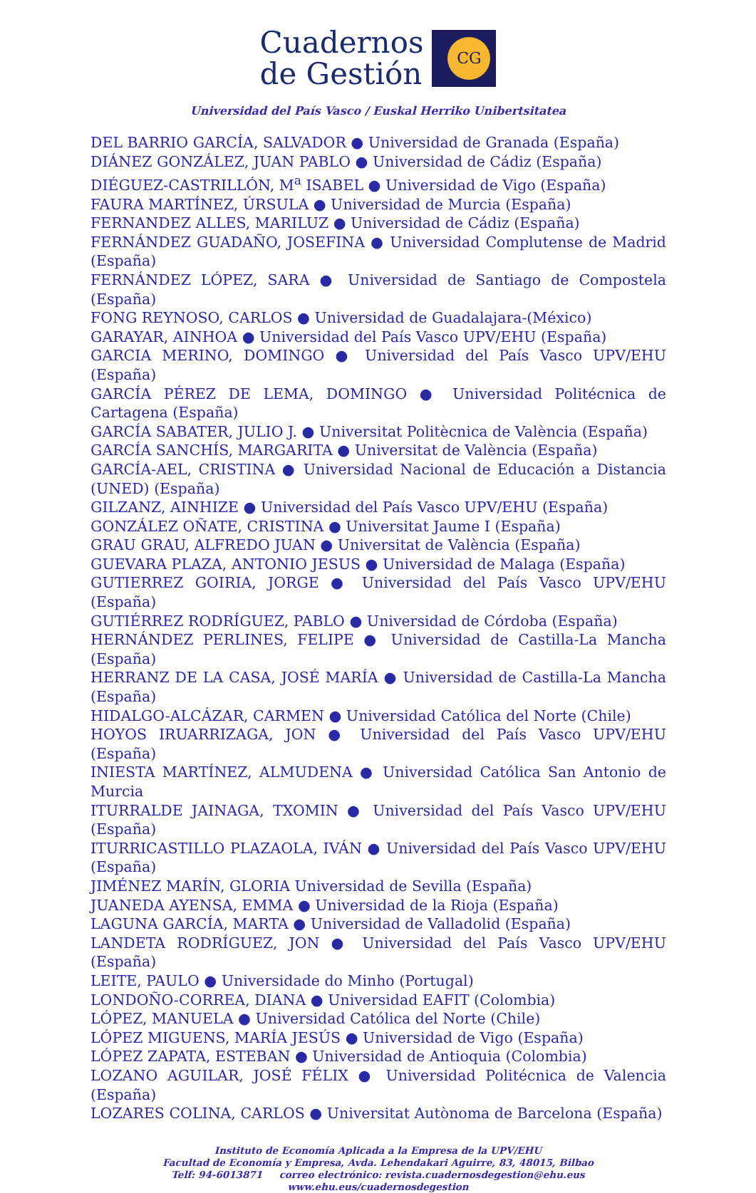Cuadernos
de Gestión
CG
Universidad del País Vasco / Euskal Herriko Unibertsitatea
DEL BARRIO GARCÍA, SALVADOR ● Universidad de Granada (España)
DIÁNEZ GONZÁLEZ, JUAN PABLO ● Universidad de Cádiz (España)
DIÉGUEZ-CASTRILLÓN, M<sup>a</sup> ISABEL ● Universidad de Vigo (España)
FAURA MARTÍNEZ, ÚRSULA ● Universidad de Murcia (España)
FERNANDEZ ALLES, MARILUZ ● Universidad de Cádiz (España)
FERNÁNDEZ GUADAÑO, JOSEFINA ● Universidad Complutense de Madrid (España)
FERNÁNDEZ LÓPEZ, SARA ● Universidad de Santiago de Compostela (España)
FONG REYNOSO, CARLOS ● Universidad de Guadalajara-(México)
GARAYAR, AINHOA ● Universidad del País Vasco UPV/EHU (España)
GARCIA MERINO, DOMINGO ● Universidad del País Vasco UPV/EHU (España)
GARCÍA PÉREZ DE LEMA, DOMINGO ● Universidad Politécnica de Cartagena (España)
GARCÍA SABATER, JULIO J. ● Universitat Politècnica de València (España)
GARCÍA SANCHÍS, MARGARITA ● Universitat de València (España)
GARCÍA-AEL, CRISTINA ● Universidad Nacional de Educación a Distancia (UNED) (España)
GILZANZ, AINHIZE ● Universidad del País Vasco UPV/EHU (España)
GONZÁLEZ OÑATE, CRISTINA ● Universitat Jaume I (España)
GRAU GRAU, ALFREDO JUAN ● Universitat de València (España)
GUEVARA PLAZA, ANTONIO JESUS ● Universidad de Malaga (España)
GUTIERREZ GOIRIA, JORGE ● Universidad del País Vasco UPV/EHU (España)
GUTIÉRREZ RODRÍGUEZ, PABLO ● Universidad de Córdoba (España)
HERNÁNDEZ PERLINES, FELIPE ● Universidad de Castilla-La Mancha (España)
HERRANZ DE LA CASA, JOSÉ MARÍA ● Universidad de Castilla-La Mancha (España)
HIDALGO-ALCÁZAR, CARMEN ● Universidad Católica del Norte (Chile)
HOYOS IRUARRIZAGA, JON ● Universidad del País Vasco UPV/EHU (España)
INIESTA MARTÍNEZ, ALMUDENA ● Universidad Católica San Antonio de Murcia
ITURRALDE JAINAGA, TXOMIN ● Universidad del País Vasco UPV/EHU (España)
ITURRICASTILLO PLAZAOLA, IVÁN ● Universidad del País Vasco UPV/EHU (España)
JIMÉNEZ MARÍN, GLORIA Universidad de Sevilla (España)
JUANEDA AYENSA, EMMA ● Universidad de la Rioja (España)
LAGUNA GARCÍA, MARTA ● Universidad de Valladolid (España)
LANDETA RODRÍGUEZ, JON ● Universidad del País Vasco UPV/EHU (España)
LEITE, PAULO ● Universidade do Minho (Portugal)
LONDOÑO-CORREA, DIANA ● Universidad EAFIT (Colombia)
LÓPEZ, MANUELA ● Universidad Católica del Norte (Chile)
LÓPEZ MIGUENS, MARÍA JESÚS ● Universidad de Vigo (España)
LÓPEZ ZAPATA, ESTEBAN ● Universidad de Antioquia (Colombia)
LOZANO AGUILAR, JOSÉ FÉLIX ● Universidad Politécnica de Valencia (España)
LOZARES COLINA, CARLOS ● Universitat Autònoma de Barcelona (España)
Instituto de Economía Aplicada a la Empresa de la UPV/EHU
Facultad de Economía y Empresa, Avda. Lehendakari Aguirre, 83, 48015, Bilbao
Telf: 94-6013871 correo electrónico: revista.cuadernosdegestion@ehu.eus
www.ehu.eus/cuadernosdegestion